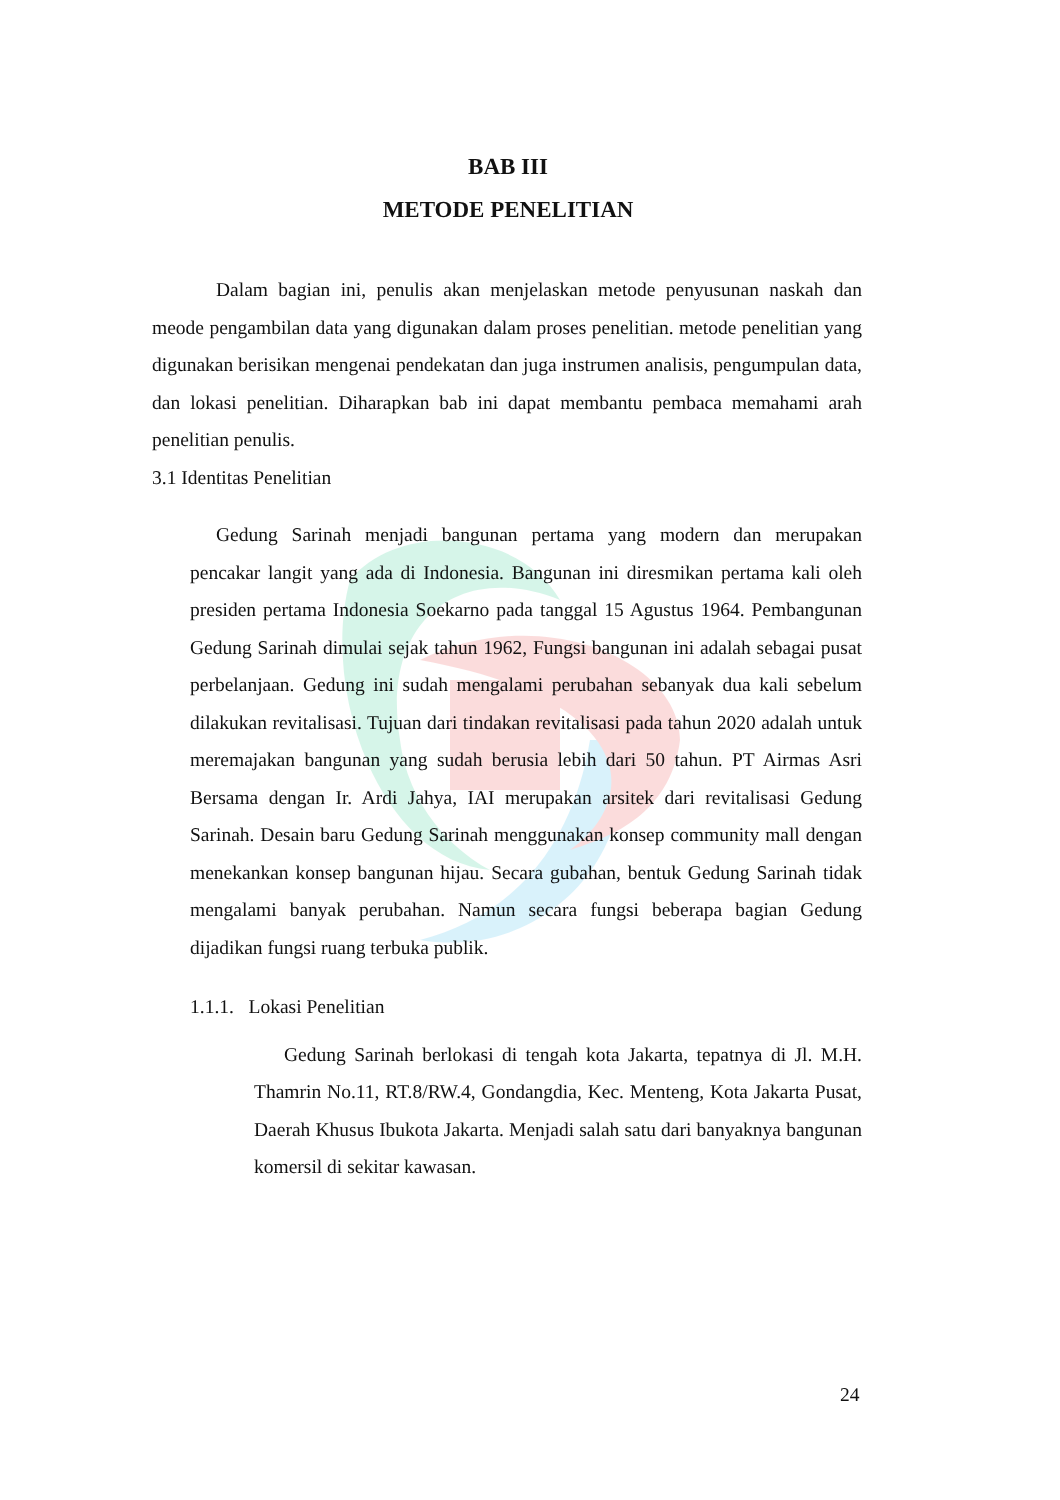BAB III
METODE PENELITIAN
Dalam bagian ini, penulis akan menjelaskan metode penyusunan naskah dan meode pengambilan data yang digunakan dalam proses penelitian. metode penelitian yang digunakan berisikan mengenai pendekatan dan juga instrumen analisis, pengumpulan data, dan lokasi penelitian. Diharapkan bab ini dapat membantu pembaca memahami arah penelitian penulis.
3.1 Identitas Penelitian
Gedung Sarinah menjadi bangunan pertama yang modern dan merupakan pencakar langit yang ada di Indonesia. Bangunan ini diresmikan pertama kali oleh presiden pertama Indonesia Soekarno pada tanggal 15 Agustus 1964. Pembangunan Gedung Sarinah dimulai sejak tahun 1962, Fungsi bangunan ini adalah sebagai pusat perbelanjaan. Gedung ini sudah mengalami perubahan sebanyak dua kali sebelum dilakukan revitalisasi. Tujuan dari tindakan revitalisasi pada tahun 2020 adalah untuk meremajakan bangunan yang sudah berusia lebih dari 50 tahun. PT Airmas Asri Bersama dengan Ir. Ardi Jahya, IAI merupakan arsitek dari revitalisasi Gedung Sarinah. Desain baru Gedung Sarinah menggunakan konsep community mall dengan menekankan konsep bangunan hijau. Secara gubahan, bentuk Gedung Sarinah tidak mengalami banyak perubahan. Namun secara fungsi beberapa bagian Gedung dijadikan fungsi ruang terbuka publik.
1.1.1. Lokasi Penelitian
Gedung Sarinah berlokasi di tengah kota Jakarta, tepatnya di Jl. M.H. Thamrin No.11, RT.8/RW.4, Gondangdia, Kec. Menteng, Kota Jakarta Pusat, Daerah Khusus Ibukota Jakarta. Menjadi salah satu dari banyaknya bangunan komersil di sekitar kawasan.
24